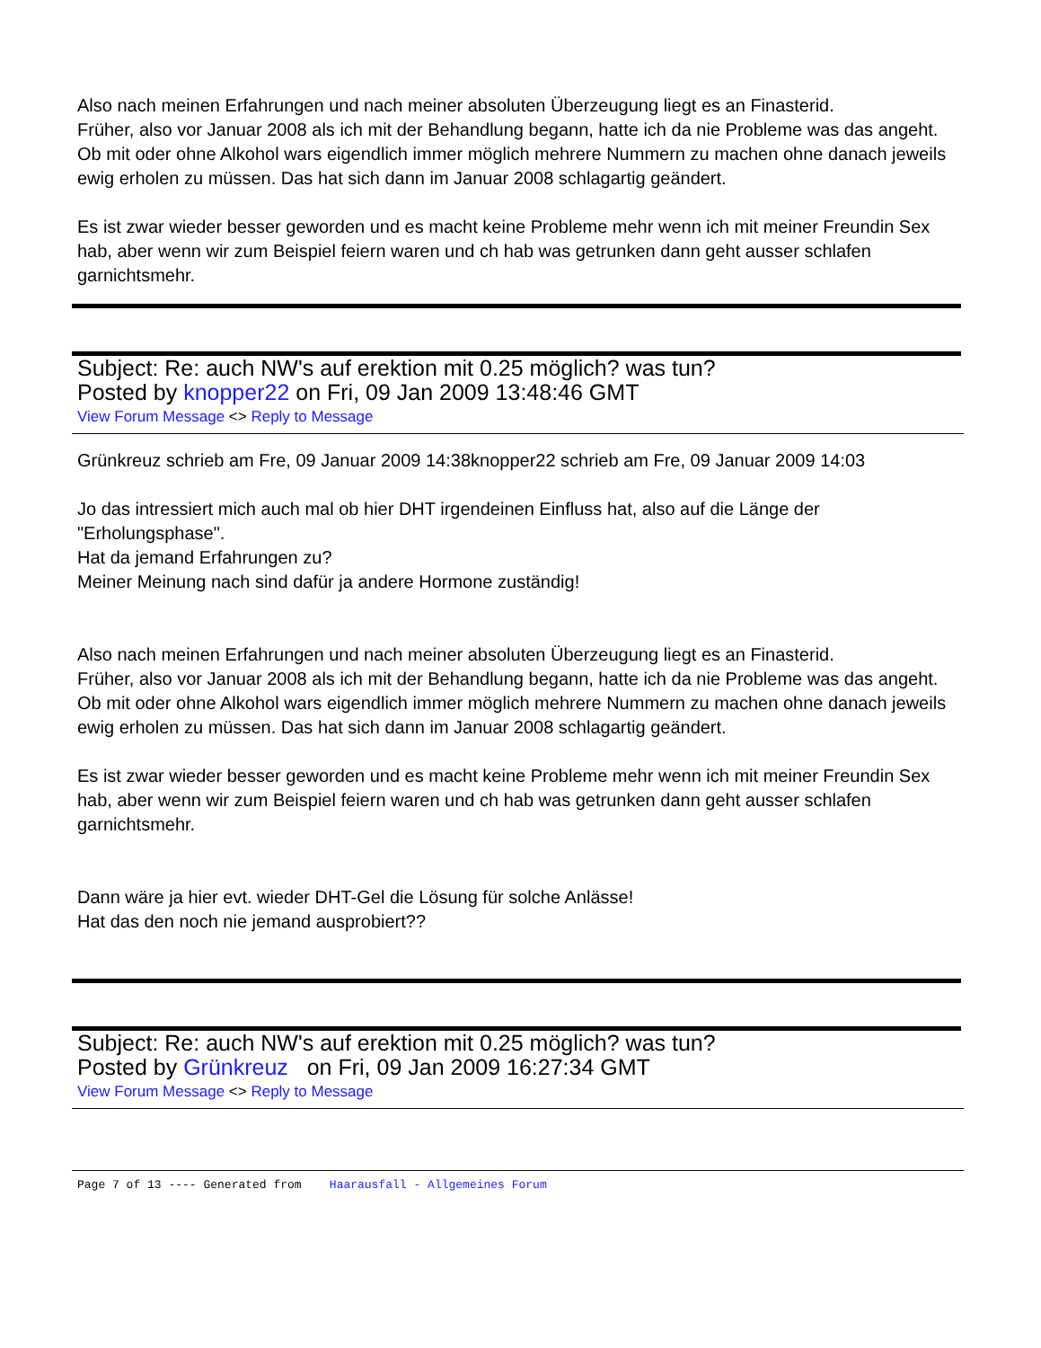Also nach meinen Erfahrungen und nach meiner absoluten Überzeugung liegt es an Finasterid.
Früher, also vor Januar 2008 als ich mit der Behandlung begann, hatte ich da nie Probleme was das angeht.
Ob mit oder ohne Alkohol wars eigendlich immer möglich mehrere Nummern zu machen ohne danach jeweils ewig erholen zu müssen. Das hat sich dann im Januar 2008 schlagartig geändert.
Es ist zwar wieder besser geworden und es macht keine Probleme mehr wenn ich mit meiner Freundin Sex hab, aber wenn wir zum Beispiel feiern waren und ch hab was getrunken dann geht ausser schlafen garnichtsmehr.
Subject: Re: auch NW's auf erektion mit 0.25 möglich? was tun?
Posted by knopper22 on Fri, 09 Jan 2009 13:48:46 GMT
View Forum Message <> Reply to Message
Grünkreuz schrieb am Fre, 09 Januar 2009 14:38knopper22 schrieb am Fre, 09 Januar 2009 14:03
Jo das intressiert mich auch mal ob hier DHT irgendeinen Einfluss hat, also auf die Länge der "Erholungsphase".
Hat da jemand Erfahrungen zu?
Meiner Meinung nach sind dafür ja andere Hormone zuständig!
Also nach meinen Erfahrungen und nach meiner absoluten Überzeugung liegt es an Finasterid.
Früher, also vor Januar 2008 als ich mit der Behandlung begann, hatte ich da nie Probleme was das angeht.
Ob mit oder ohne Alkohol wars eigendlich immer möglich mehrere Nummern zu machen ohne danach jeweils ewig erholen zu müssen. Das hat sich dann im Januar 2008 schlagartig geändert.
Es ist zwar wieder besser geworden und es macht keine Probleme mehr wenn ich mit meiner Freundin Sex hab, aber wenn wir zum Beispiel feiern waren und ch hab was getrunken dann geht ausser schlafen garnichtsmehr.
Dann wäre ja hier evt. wieder DHT-Gel die Lösung für solche Anlässe!
Hat das den noch nie jemand ausprobiert??
Subject: Re: auch NW's auf erektion mit 0.25 möglich? was tun?
Posted by Grünkreuz on Fri, 09 Jan 2009 16:27:34 GMT
View Forum Message <> Reply to Message
Page 7 of 13 ---- Generated from Haarausfall - Allgemeines Forum